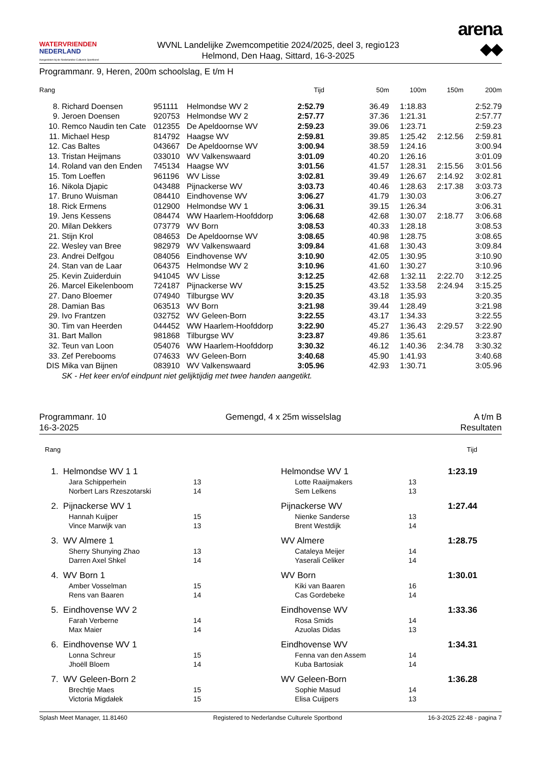WATERVRIENDEN
NEDERLAND
Aangesloten bij de Nederlandse Culturele Sportbond
WVNL Landelijke Zwemcompetitie 2024/2025, deel 3, regio123
Helmond, Den Haag, Sittard, 16-3-2025
arena
◆◆
Programmanr. 9, Heren, 200m schoolslag, E t/m H
| Rang | | | | Tijd | 50m | 100m | 150m | 200m |
| --- | --- | --- | --- | --- | --- | --- | --- | --- |
| 8. | Richard Doensen | 951111 | Helmondse WV 2 | 2:52.79 | 36.49 | 1:18.83 | | 2:52.79 |
| 9. | Jeroen Doensen | 920753 | Helmondse WV 2 | 2:57.77 | 37.36 | 1:21.31 | | 2:57.77 |
| 10. | Remco Naudin ten Cate | 012355 | De Apeldoornse WV | 2:59.23 | 39.06 | 1:23.71 | | 2:59.23 |
| 11. | Michael Hesp | 814792 | Haagse WV | 2:59.81 | 39.85 | 1:25.42 | 2:12.56 | 2:59.81 |
| 12. | Cas Baltes | 043667 | De Apeldoornse WV | 3:00.94 | 38.59 | 1:24.16 | | 3:00.94 |
| 13. | Tristan Heijmans | 033010 | WV Valkenswaard | 3:01.09 | 40.20 | 1:26.16 | | 3:01.09 |
| 14. | Roland van den Enden | 745134 | Haagse WV | 3:01.56 | 41.57 | 1:28.31 | 2:15.56 | 3:01.56 |
| 15. | Tom Loeffen | 961196 | WV Lisse | 3:02.81 | 39.49 | 1:26.67 | 2:14.92 | 3:02.81 |
| 16. | Nikola Djapic | 043488 | Pijnackerse WV | 3:03.73 | 40.46 | 1:28.63 | 2:17.38 | 3:03.73 |
| 17. | Bruno Wuisman | 084410 | Eindhovense WV | 3:06.27 | 41.79 | 1:30.03 | | 3:06.27 |
| 18. | Rick Ermens | 012900 | Helmondse WV 1 | 3:06.31 | 39.15 | 1:26.34 | | 3:06.31 |
| 19. | Jens Kessens | 084474 | WW Haarlem-Hoofddorp | 3:06.68 | 42.68 | 1:30.07 | 2:18.77 | 3:06.68 |
| 20. | Milan Dekkers | 073779 | WV Born | 3:08.53 | 40.33 | 1:28.18 | | 3:08.53 |
| 21. | Stijn Krol | 084653 | De Apeldoornse WV | 3:08.65 | 40.98 | 1:28.75 | | 3:08.65 |
| 22. | Wesley van Bree | 982979 | WV Valkenswaard | 3:09.84 | 41.68 | 1:30.43 | | 3:09.84 |
| 23. | Andrei Delfgou | 084056 | Eindhovense WV | 3:10.90 | 42.05 | 1:30.95 | | 3:10.90 |
| 24. | Stan van de Laar | 064375 | Helmondse WV 2 | 3:10.96 | 41.60 | 1:30.27 | | 3:10.96 |
| 25. | Kevin Zuiderduin | 941045 | WV Lisse | 3:12.25 | 42.68 | 1:32.11 | 2:22.70 | 3:12.25 |
| 26. | Marcel Eikelenboom | 724187 | Pijnackerse WV | 3:15.25 | 43.52 | 1:33.58 | 2:24.94 | 3:15.25 |
| 27. | Dano Bloemer | 074940 | Tilburgse WV | 3:20.35 | 43.18 | 1:35.93 | | 3:20.35 |
| 28. | Damian Bas | 063513 | WV Born | 3:21.98 | 39.44 | 1:28.49 | | 3:21.98 |
| 29. | Ivo Frantzen | 032752 | WV Geleen-Born | 3:22.55 | 43.17 | 1:34.33 | | 3:22.55 |
| 30. | Tim van Heerden | 044452 | WW Haarlem-Hoofddorp | 3:22.90 | 45.27 | 1:36.43 | 2:29.57 | 3:22.90 |
| 31. | Bart Mallon | 981868 | Tilburgse WV | 3:23.87 | 49.86 | 1:35.61 | | 3:23.87 |
| 32. | Teun van Loon | 054076 | WW Haarlem-Hoofddorp | 3:30.32 | 46.12 | 1:40.36 | 2:34.78 | 3:30.32 |
| 33. | Zef Perebooms | 074633 | WV Geleen-Born | 3:40.68 | 45.90 | 1:41.93 | | 3:40.68 |
| DIS | Mika van Bijnen | 083910 | WV Valkenswaard | 3:05.96 | 42.93 | 1:30.71 | | 3:05.96 |
| | SK - Het keer en/of eindpunt niet gelijktijdig met twee handen aangetikt. | | | | | | | |
Programmanr. 10
16-3-2025
Gemengd, 4 x 25m wisselslag A t/m B
Resultaten
| Rang | | | | | | Tijd | |
| --- | --- | --- | --- | --- | --- | --- | --- |
| 1. | Helmondse WV 1 1 | | | Helmondse WV 1 | | 1:23.19 | |
| | Jara Schipperhein | 13 | | Lotte Raaijmakers | 13 | | |
| | Norbert Lars Rzeszotarski | 14 | | Sem Lelkens | 13 | | |
| 2. | Pijnackerse WV 1 | | | Pijnackerse WV | | 1:27.44 | |
| | Hannah Kuijper | 15 | | Nienke Sanderse | 13 | | |
| | Vince Marwijk van | 13 | | Brent Westdijk | 14 | | |
| 3. | WV Almere 1 | | | WV Almere | | 1:28.75 | |
| | Sherry Shunying Zhao | 13 | | Cataleya Meijer | 14 | | |
| | Darren Axel Shkel | 14 | | Yaserali Celiker | 14 | | |
| 4. | WV Born 1 | | | WV Born | | 1:30.01 | |
| | Amber Vosselman | 15 | | Kiki van Baaren | 16 | | |
| | Rens van Baaren | 14 | | Cas Gordebeke | 14 | | |
| 5. | Eindhovense WV 2 | | | Eindhovense WV | | 1:33.36 | |
| | Farah Verberne | 14 | | Rosa Smids | 14 | | |
| | Max Maier | 14 | | Azuolas Didas | 13 | | |
| 6. | Eindhovense WV 1 | | | Eindhovense WV | | 1:34.31 | |
| | Lonna Schreur | 15 | | Fenna van den Assem | 14 | | |
| | Jhoëll Bloem | 14 | | Kuba Bartosiak | 14 | | |
| 7. | WV Geleen-Born 2 | | | WV Geleen-Born | | 1:36.28 | |
| | Brechtje Maes | 15 | | Sophie Masud | 14 | | |
| | Victoria Migdałek | 15 | | Elisa Cuijpers | 13 | | |
Splash Meet Manager, 11.81460 Registered to Nederlandse Culturele Sportbond 16-3-2025 22:48 - pagina 7